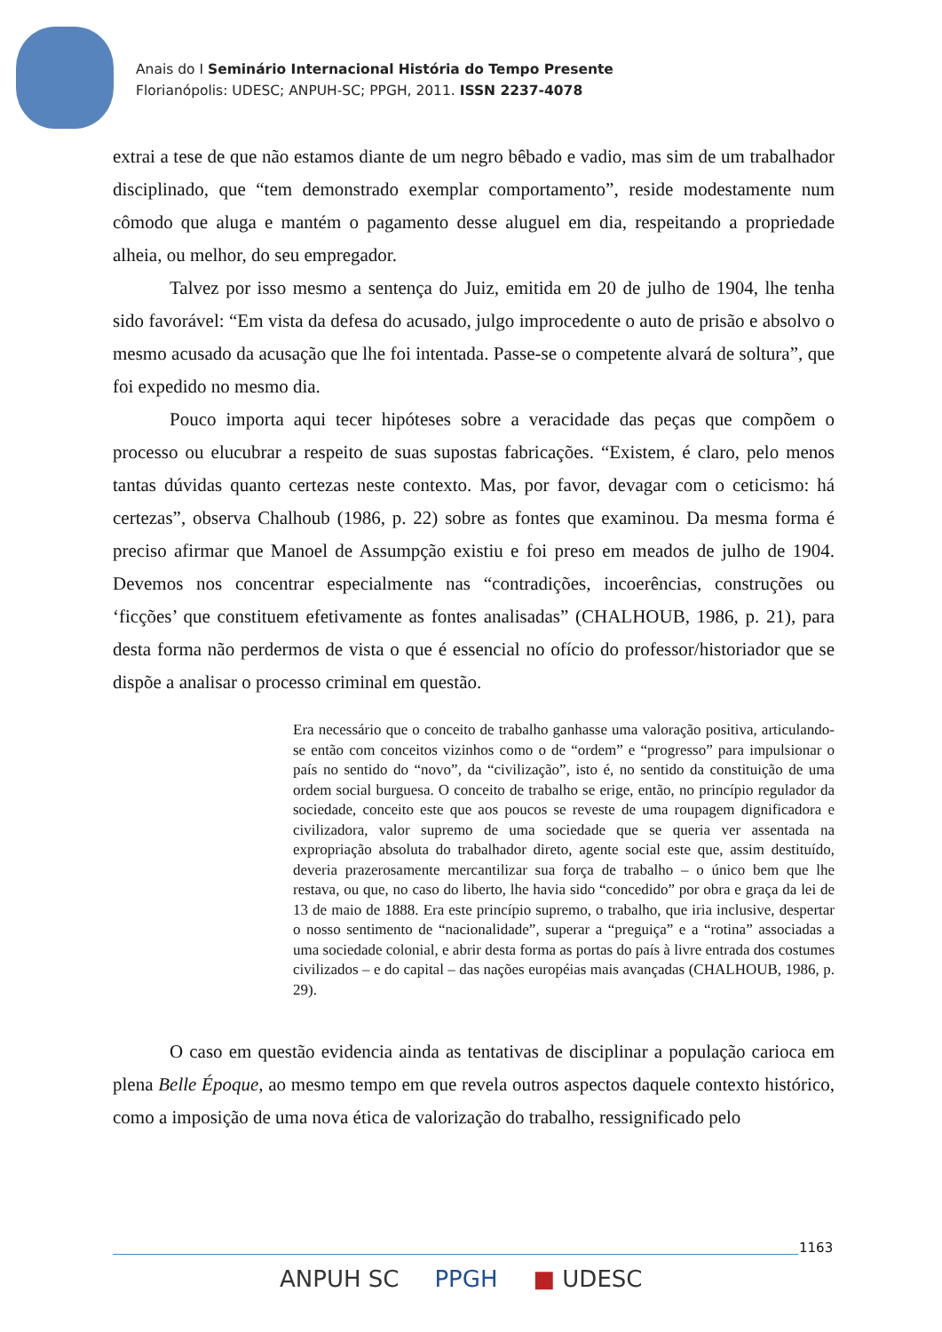Anais do I Seminário Internacional História do Tempo Presente
Florianópolis: UDESC; ANPUH-SC; PPGH, 2011. ISSN 2237-4078
extrai a tese de que não estamos diante de um negro bêbado e vadio, mas sim de um trabalhador disciplinado, que “tem demonstrado exemplar comportamento”, reside modestamente num cômodo que aluga e mantém o pagamento desse aluguel em dia, respeitando a propriedade alheia, ou melhor, do seu empregador.
Talvez por isso mesmo a sentença do Juiz, emitida em 20 de julho de 1904, lhe tenha sido favorável: “Em vista da defesa do acusado, julgo improcedente o auto de prisão e absolvo o mesmo acusado da acusação que lhe foi intentada. Passe-se o competente alvará de soltura”, que foi expedido no mesmo dia.
Pouco importa aqui tecer hipóteses sobre a veracidade das peças que compõem o processo ou elucubrar a respeito de suas supostas fabricações. “Existem, é claro, pelo menos tantas dúvidas quanto certezas neste contexto. Mas, por favor, devagar com o ceticismo: há certezas”, observa Chalhoub (1986, p. 22) sobre as fontes que examinou. Da mesma forma é preciso afirmar que Manoel de Assumpção existiu e foi preso em meados de julho de 1904. Devemos nos concentrar especialmente nas “contradições, incoerências, construções ou ‘ficções’ que constituem efetivamente as fontes analisadas” (CHALHOUB, 1986, p. 21), para desta forma não perdermos de vista o que é essencial no ofício do professor/historiador que se dispõe a analisar o processo criminal em questão.
Era necessário que o conceito de trabalho ganhasse uma valoração positiva, articulando-se então com conceitos vizinhos como o de “ordem” e “progresso” para impulsionar o país no sentido do “novo”, da “civilização”, isto é, no sentido da constituição de uma ordem social burguesa. O conceito de trabalho se erige, então, no princípio regulador da sociedade, conceito este que aos poucos se reveste de uma roupagem dignificadora e civilizadora, valor supremo de uma sociedade que se queria ver assentada na expropriação absoluta do trabalhador direto, agente social este que, assim destituído, deveria prazerosamente mercantilizar sua força de trabalho – o único bem que lhe restava, ou que, no caso do liberto, lhe havia sido “concedido” por obra e graça da lei de 13 de maio de 1888. Era este princípio supremo, o trabalho, que iria inclusive, despertar o nosso sentimento de “nacionalidade”, superar a “preguiça” e a “rotina” associadas a uma sociedade colonial, e abrir desta forma as portas do país à livre entrada dos costumes civilizados – e do capital – das nações européias mais avançadas (CHALHOUB, 1986, p. 29).
O caso em questão evidencia ainda as tentativas de disciplinar a população carioca em plena Belle Époque, ao mesmo tempo em que revela outros aspectos daquele contexto histórico, como a imposição de uma nova ética de valorização do trabalho, ressignificado pelo
1163
ANPUH SC PPGH ■ UDESC